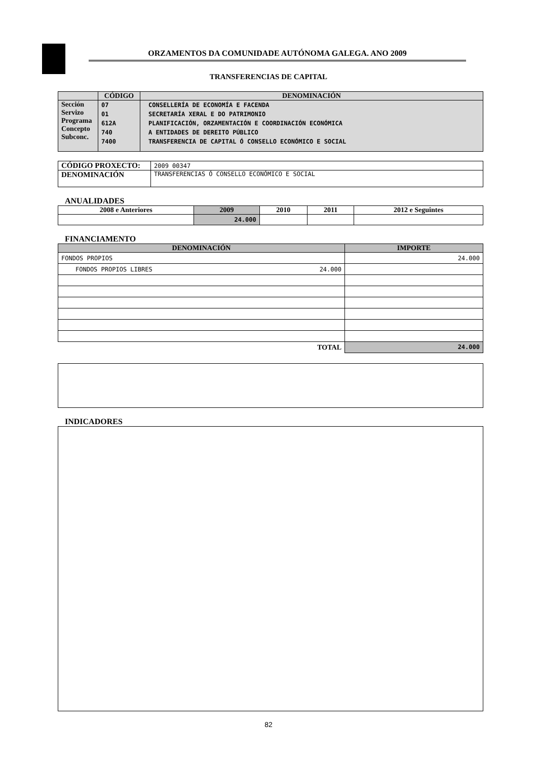ORZAMENTOS DA COMUNIDADE AUTÓNOMA GALEGA. ANO 2009
TRANSFERENCIAS DE CAPITAL
| | CÓDIGO | DENOMINACIÓN |
| --- | --- | --- |
| Sección Servizo Programa Concepto Subconc. | 07 01 612A 740 7400 | CONSELLERÍA DE ECONOMÍA E FACENDA SECRETARÍA XERAL E DO PATRIMONIO PLANIFICACIÓN, ORZAMENTACIÓN E COORDINACIÓN ECONÓMICA A ENTIDADES DE DEREITO PÚBLICO TRANSFERENCIA DE CAPITAL Ó CONSELLO ECONÓMICO E SOCIAL |
| CÓDIGO PROXECTO: | 2009 00347 |
| DENOMINACIÓN | TRANSFERENCIAS Ó CONSELLO ECONÓMICO E SOCIAL |
ANUALIDADES
| 2008 e Anteriores | 2009 | 2010 | 2011 | 2012 e Seguintes |
| --- | --- | --- | --- | --- |
| | 24.000 | | | |
FINANCIAMENTO
| DENOMINACIÓN | IMPORTE |
| --- | --- |
| FONDOS PROPIOS | 24.000 |
| FONDOS PROPIOS LIBRES 24.000 | |
| TOTAL | 24.000 |
INDICADORES
82